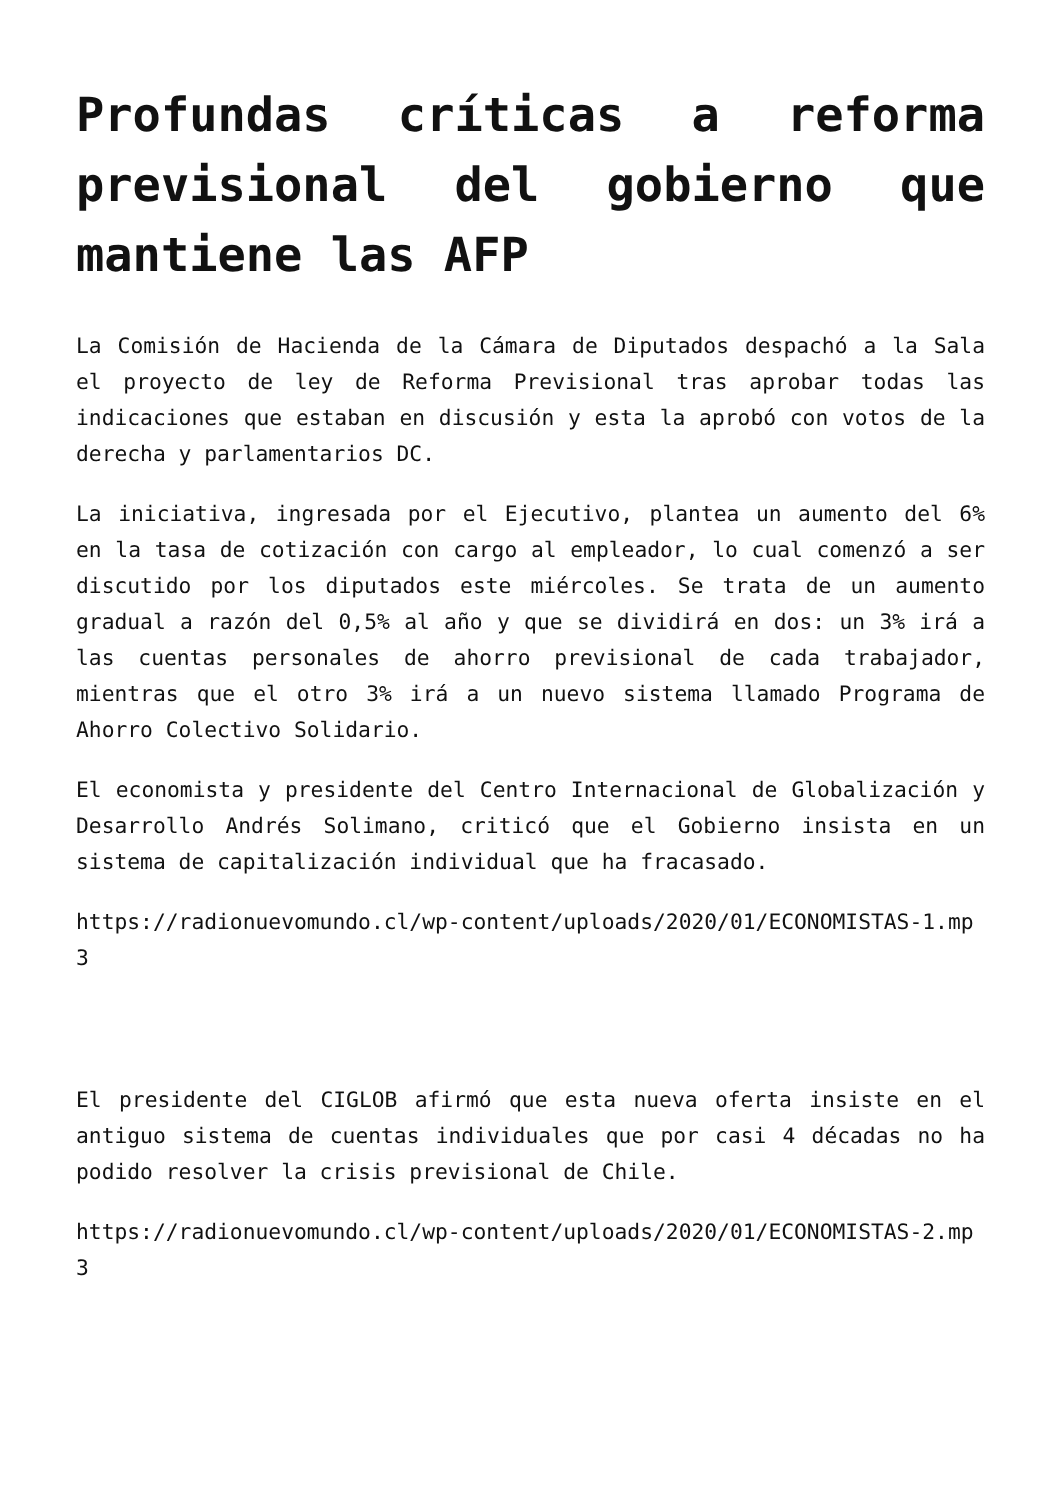Profundas críticas a reforma previsional del gobierno que mantiene las AFP
La Comisión de Hacienda de la Cámara de Diputados despachó a la Sala el proyecto de ley de Reforma Previsional tras aprobar todas las indicaciones que estaban en discusión y esta la aprobó con votos de la derecha y parlamentarios DC.
La iniciativa, ingresada por el Ejecutivo, plantea un aumento del 6% en la tasa de cotización con cargo al empleador, lo cual comenzó a ser discutido por los diputados este miércoles. Se trata de un aumento gradual a razón del 0,5% al año y que se dividirá en dos: un 3% irá a las cuentas personales de ahorro previsional de cada trabajador, mientras que el otro 3% irá a un nuevo sistema llamado Programa de Ahorro Colectivo Solidario.
El economista y presidente del Centro Internacional de Globalización y Desarrollo Andrés Solimano, criticó que el Gobierno insista en un sistema de capitalización individual que ha fracasado.
https://radionuevomundo.cl/wp-content/uploads/2020/01/ECONOMISTAS-1.mp3
El presidente del CIGLOB afirmó que esta nueva oferta insiste en el antiguo sistema de cuentas individuales que por casi 4 décadas no ha podido resolver la crisis previsional de Chile.
https://radionuevomundo.cl/wp-content/uploads/2020/01/ECONOMISTAS-2.mp3